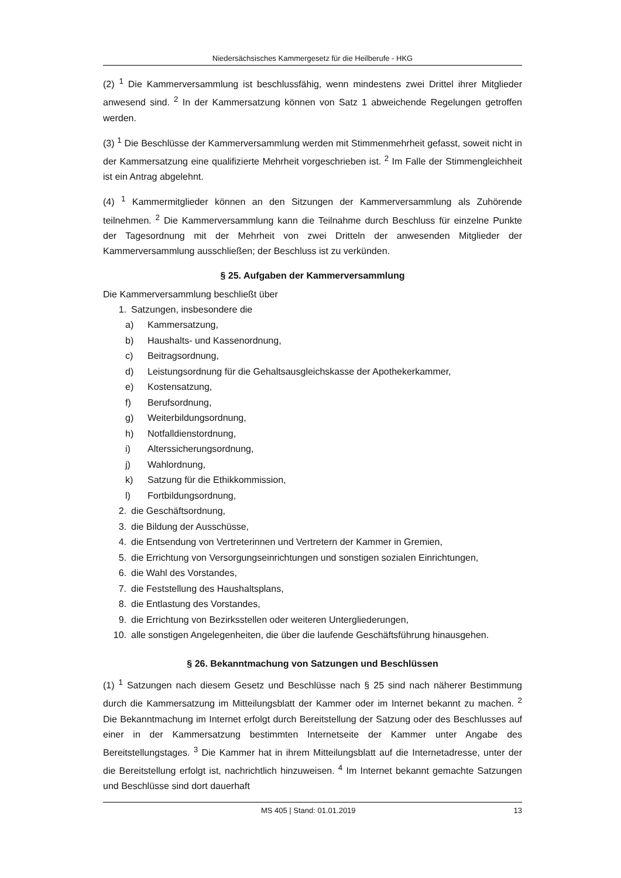Niedersächsisches Kammergesetz für die Heilberufe - HKG
(2) <sup>1</sup> Die Kammerversammlung ist beschlussfähig, wenn mindestens zwei Drittel ihrer Mitglieder anwesend sind. <sup>2</sup> In der Kammersatzung können von Satz 1 abweichende Regelungen getroffen werden.
(3) <sup>1</sup> Die Beschlüsse der Kammerversammlung werden mit Stimmenmehrheit gefasst, soweit nicht in der Kammersatzung eine qualifizierte Mehrheit vorgeschrieben ist. <sup>2</sup> Im Falle der Stimmengleichheit ist ein Antrag abgelehnt.
(4) <sup>1</sup> Kammermitglieder können an den Sitzungen der Kammerversammlung als Zuhörende teilnehmen. <sup>2</sup> Die Kammerversammlung kann die Teilnahme durch Beschluss für einzelne Punkte der Tagesordnung mit der Mehrheit von zwei Dritteln der anwesenden Mitglieder der Kammerversammlung ausschließen; der Beschluss ist zu verkünden.
§ 25. Aufgaben der Kammerversammlung
Die Kammerversammlung beschließt über
1. Satzungen, insbesondere die
a) Kammersatzung,
b) Haushalts- und Kassenordnung,
c) Beitragsordnung,
d) Leistungsordnung für die Gehaltsausgleichskasse der Apothekerkammer,
e) Kostensatzung,
f) Berufsordnung,
g) Weiterbildungsordnung,
h) Notfalldienstordnung,
i) Alterssicherungsordnung,
j) Wahlordnung,
k) Satzung für die Ethikkommission,
l) Fortbildungsordnung,
2. die Geschäftsordnung,
3. die Bildung der Ausschüsse,
4. die Entsendung von Vertreterinnen und Vertretern der Kammer in Gremien,
5. die Errichtung von Versorgungseinrichtungen und sonstigen sozialen Einrichtungen,
6. die Wahl des Vorstandes,
7. die Feststellung des Haushaltsplans,
8. die Entlastung des Vorstandes,
9. die Errichtung von Bezirksstellen oder weiteren Untergliederungen,
10. alle sonstigen Angelegenheiten, die über die laufende Geschäftsführung hinausgehen.
§ 26. Bekanntmachung von Satzungen und Beschlüssen
(1) <sup>1</sup> Satzungen nach diesem Gesetz und Beschlüsse nach § 25 sind nach näherer Bestimmung durch die Kammersatzung im Mitteilungsblatt der Kammer oder im Internet bekannt zu machen. <sup>2</sup> Die Bekanntmachung im Internet erfolgt durch Bereitstellung der Satzung oder des Beschlusses auf einer in der Kammersatzung bestimmten Internetseite der Kammer unter Angabe des Bereitstellungstages. <sup>3</sup> Die Kammer hat in ihrem Mitteilungsblatt auf die Internetadresse, unter der die Bereitstellung erfolgt ist, nachrichtlich hinzuweisen. <sup>4</sup> Im Internet bekannt gemachte Satzungen und Beschlüsse sind dort dauerhaft
MS 405 | Stand: 01.01.2019 13